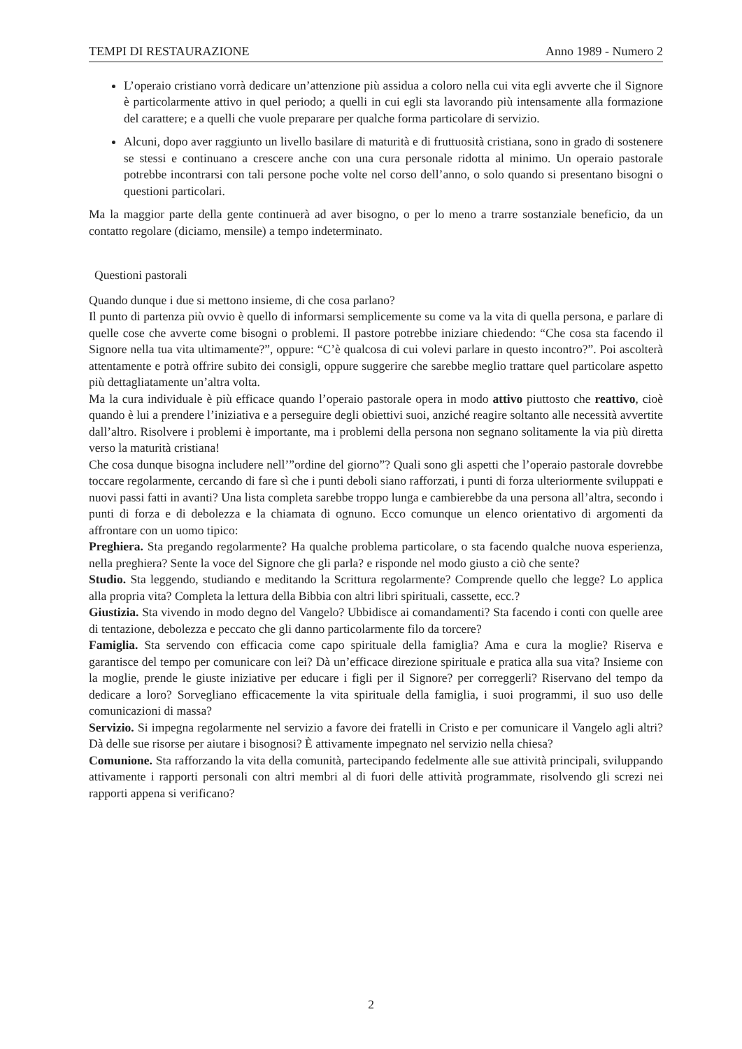TEMPI DI RESTAURAZIONE Anno 1989 - Numero 2
L’operaio cristiano vorrà dedicare un’attenzione più assidua a coloro nella cui vita egli avverte che il Signore è particolarmente attivo in quel periodo; a quelli in cui egli sta lavorando più intensamente alla formazione del carattere; e a quelli che vuole preparare per qualche forma particolare di servizio.
Alcuni, dopo aver raggiunto un livello basilare di maturità e di fruttuosità cristiana, sono in grado di sostenere se stessi e continuano a crescere anche con una cura personale ridotta al minimo. Un operaio pastorale potrebbe incontrarsi con tali persone poche volte nel corso dell’anno, o solo quando si presentano bisogni o questioni particolari.
Ma la maggior parte della gente continuerà ad aver bisogno, o per lo meno a trarre sostanziale beneficio, da un contatto regolare (diciamo, mensile) a tempo indeterminato.
Questioni pastorali
Quando dunque i due si mettono insieme, di che cosa parlano?
Il punto di partenza più ovvio è quello di informarsi semplicemente su come va la vita di quella persona, e parlare di quelle cose che avverte come bisogni o problemi. Il pastore potrebbe iniziare chiedendo: “Che cosa sta facendo il Signore nella tua vita ultimamente?”, oppure: “C’è qualcosa di cui volevi parlare in questo incontro?”. Poi ascolterà attentamente e potrà offrire subito dei consigli, oppure suggerire che sarebbe meglio trattare quel particolare aspetto più dettagliatamente un’altra volta.
Ma la cura individuale è più efficace quando l’operaio pastorale opera in modo attivo piuttosto che reattivo, cioè quando è lui a prendere l’iniziativa e a perseguire degli obiettivi suoi, anziché reagire soltanto alle necessità avvertite dall’altro. Risolvere i problemi è importante, ma i problemi della persona non segnano solitamente la via più diretta verso la maturità cristiana!
Che cosa dunque bisogna includere nell’”ordine del giorno”? Quali sono gli aspetti che l’operaio pastorale dovrebbe toccare regolarmente, cercando di fare sì che i punti deboli siano rafforzati, i punti di forza ulteriormente sviluppati e nuovi passi fatti in avanti? Una lista completa sarebbe troppo lunga e cambierebbe da una persona all’altra, secondo i punti di forza e di debolezza e la chiamata di ognuno. Ecco comunque un elenco orientativo di argomenti da affrontare con un uomo tipico:
Preghiera. Sta pregando regolarmente? Ha qualche problema particolare, o sta facendo qualche nuova esperienza, nella preghiera? Sente la voce del Signore che gli parla? e risponde nel modo giusto a ciò che sente?
Studio. Sta leggendo, studiando e meditando la Scrittura regolarmente? Comprende quello che legge? Lo applica alla propria vita? Completa la lettura della Bibbia con altri libri spirituali, cassette, ecc.?
Giustizia. Sta vivendo in modo degno del Vangelo? Ubbidisce ai comandamenti? Sta facendo i conti con quelle aree di tentazione, debolezza e peccato che gli danno particolarmente filo da torcere?
Famiglia. Sta servendo con efficacia come capo spirituale della famiglia? Ama e cura la moglie? Riserva e garantisce del tempo per comunicare con lei? Dà un’efficace direzione spirituale e pratica alla sua vita? Insieme con la moglie, prende le giuste iniziative per educare i figli per il Signore? per correggerli? Riservano del tempo da dedicare a loro? Sorvegliano efficacemente la vita spirituale della famiglia, i suoi programmi, il suo uso delle comunicazioni di massa?
Servizio. Si impegna regolarmente nel servizio a favore dei fratelli in Cristo e per comunicare il Vangelo agli altri? Dà delle sue risorse per aiutare i bisognosi? È attivamente impegnato nel servizio nella chiesa?
Comunione. Sta rafforzando la vita della comunità, partecipando fedelmente alle sue attività principali, sviluppando attivamente i rapporti personali con altri membri al di fuori delle attività programmate, risolvendo gli screzi nei rapporti appena si verificano?
2